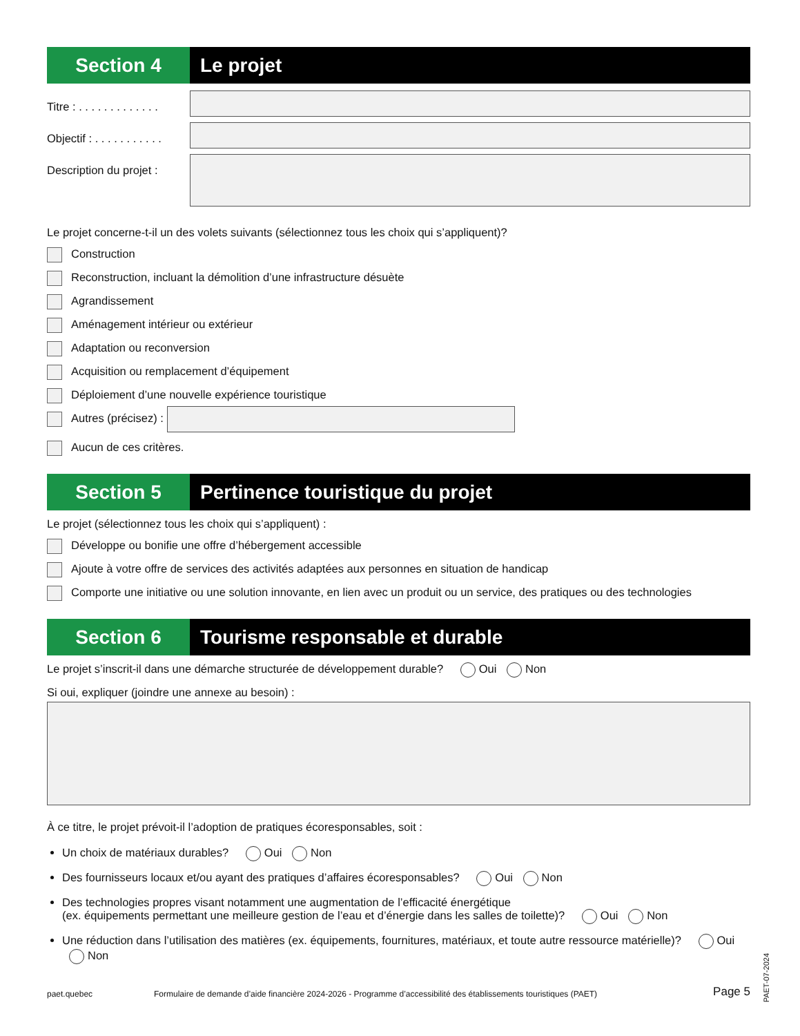Section 4 Le projet
Titre : . . . . . . . . . . . . .
Objectif : . . . . . . . . . . .
Description du projet :
Le projet concerne-t-il un des volets suivants (sélectionnez tous les choix qui s’appliquent)?
Construction
Reconstruction, incluant la démolition d’une infrastructure désuète
Agrandissement
Aménagement intérieur ou extérieur
Adaptation ou reconversion
Acquisition ou remplacement d’équipement
Déploiement d’une nouvelle expérience touristique
Autres (précisez) :
Aucun de ces critères.
Section 5 Pertinence touristique du projet
Le projet (sélectionnez tous les choix qui s’appliquent) :
Développe ou bonifie une offre d’hébergement accessible
Ajoute à votre offre de services des activités adaptées aux personnes en situation de handicap
Comporte une initiative ou une solution innovante, en lien avec un produit ou un service, des pratiques ou des technologies
Section 6 Tourisme responsable et durable
Le projet s’inscrit-il dans une démarche structurée de développement durable? Oui Non
Si oui, expliquer (joindre une annexe au besoin) :
À ce titre, le projet prévoit-il l’adoption de pratiques écoresponsables, soit :
Un choix de matériaux durables? Oui Non
Des fournisseurs locaux et/ou ayant des pratiques d’affaires écoresponsables? Oui Non
Des technologies propres visant notamment une augmentation de l’efficacité énergétique
(ex. équipements permettant une meilleure gestion de l’eau et d’énergie dans les salles de toilette)? Oui Non
Une réduction dans l’utilisation des matières (ex. équipements, fournitures, matériaux, et toute autre ressource matérielle)? Oui Non
paet.quebec Formulaire de demande d’aide financière 2024-2026 - Programme d’accessibilité des établissements touristiques (PAET) Page 5
PAET-07-2024